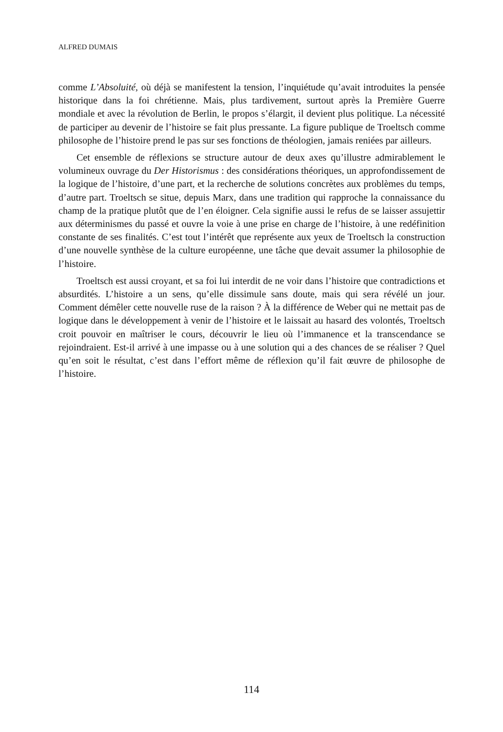ALFRED DUMAIS
comme L’Absoluité, où déjà se manifestent la tension, l’inquiétude qu’avait introduites la pensée historique dans la foi chrétienne. Mais, plus tardivement, surtout après la Première Guerre mondiale et avec la révolution de Berlin, le propos s’élargit, il devient plus politique. La nécessité de participer au devenir de l’histoire se fait plus pressante. La figure publique de Troeltsch comme philosophe de l’histoire prend le pas sur ses fonctions de théologien, jamais reniées par ailleurs.
Cet ensemble de réflexions se structure autour de deux axes qu’illustre admirablement le volumineux ouvrage du Der Historismus : des considérations théoriques, un approfondissement de la logique de l’histoire, d’une part, et la recherche de solutions concrètes aux problèmes du temps, d’autre part. Troeltsch se situe, depuis Marx, dans une tradition qui rapproche la connaissance du champ de la pratique plutôt que de l’en éloigner. Cela signifie aussi le refus de se laisser assujettir aux déterminismes du passé et ouvre la voie à une prise en charge de l’histoire, à une redéfinition constante de ses finalités. C’est tout l’intérêt que représente aux yeux de Troeltsch la construction d’une nouvelle synthèse de la culture européenne, une tâche que devait assumer la philosophie de l’histoire.
Troeltsch est aussi croyant, et sa foi lui interdit de ne voir dans l’histoire que contradictions et absurdités. L’histoire a un sens, qu’elle dissimule sans doute, mais qui sera révélé un jour. Comment démêler cette nouvelle ruse de la raison ? À la différence de Weber qui ne mettait pas de logique dans le développement à venir de l’histoire et le laissait au hasard des volontés, Troeltsch croit pouvoir en maîtriser le cours, découvrir le lieu où l’immanence et la transcendance se rejoindraient. Est-il arrivé à une impasse ou à une solution qui a des chances de se réaliser ? Quel qu’en soit le résultat, c’est dans l’effort même de réflexion qu’il fait œuvre de philosophe de l’histoire.
114